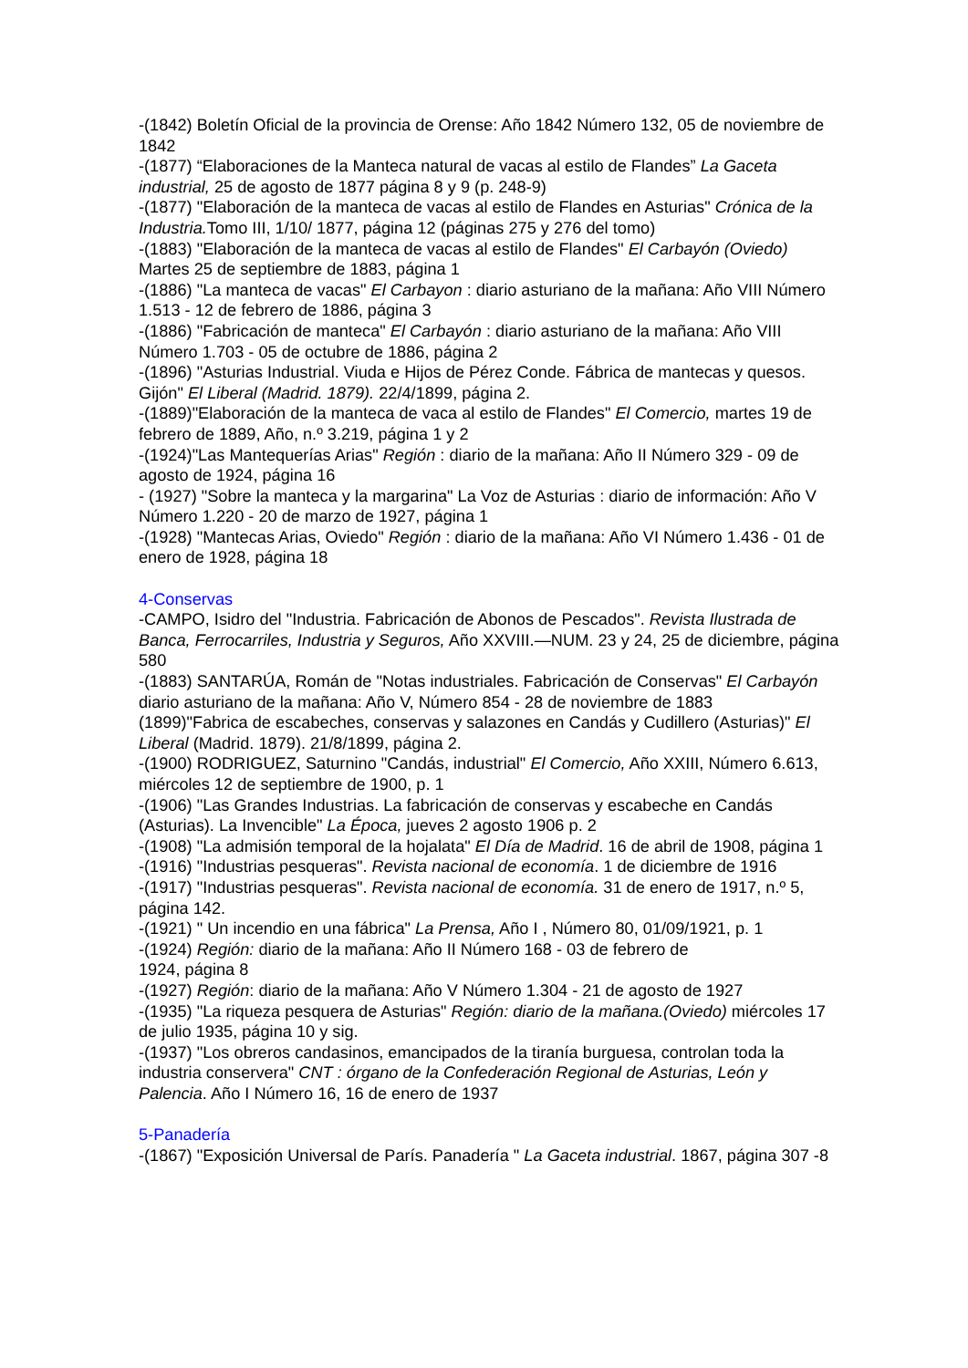-(1842) Boletín Oficial de la provincia de Orense: Año 1842 Número 132, 05 de noviembre de 1842
-(1877) “Elaboraciones de la Manteca natural de vacas al estilo de Flandes” La Gaceta industrial, 25 de agosto de 1877 página 8 y 9 (p. 248-9)
-(1877) "Elaboración de la manteca de vacas al estilo de Flandes en Asturias" Crónica de la Industria. Tomo III, 1/10/ 1877, página 12 (páginas 275 y 276 del tomo)
-(1883) "Elaboración de la manteca de vacas al estilo de Flandes" El Carbayón (Oviedo) Martes 25 de septiembre de 1883, página 1
-(1886) "La manteca de vacas" El Carbayon : diario asturiano de la mañana: Año VIII Número 1.513 - 12 de febrero de 1886, página 3
-(1886) "Fabricación de manteca" El Carbayón : diario asturiano de la mañana: Año VIII Número 1.703 - 05 de octubre de 1886, página 2
-(1896) "Asturias Industrial. Viuda e Hijos de Pérez Conde. Fábrica de mantecas y quesos. Gijón" El Liberal (Madrid. 1879). 22/4/1899, página 2.
-(1889)"Elaboración de la manteca de vaca al estilo de Flandes" El Comercio, martes 19 de febrero de 1889, Año, n.º 3.219, página 1 y 2
-(1924)"Las Mantequerías Arias" Región : diario de la mañana: Año II Número 329 - 09 de agosto de 1924, página 16
- (1927) "Sobre la manteca y la margarina" La Voz de Asturias : diario de información: Año V Número 1.220 - 20 de marzo de 1927, página 1
-(1928) "Mantecas Arias, Oviedo" Región : diario de la mañana: Año VI Número 1.436 - 01 de enero de 1928, página 18
4-Conservas
-CAMPO, Isidro del "Industria. Fabricación de Abonos de Pescados". Revista Ilustrada de Banca, Ferrocarriles, Industria y Seguros, Año XXVIII.—NUM. 23 y 24, 25 de diciembre, página 580
-(1883) SANTARÚA, Román de "Notas industriales. Fabricación de Conservas" El Carbayón diario asturiano de la mañana: Año V, Número 854 - 28 de noviembre de 1883
(1899)"Fabrica de escabeches, conservas y salazones en Candás y Cudillero (Asturias)" El Liberal (Madrid. 1879). 21/8/1899, página 2.
-(1900) RODRIGUEZ, Saturnino "Candás, industrial" El Comercio, Año XXIII, Número 6.613, miércoles 12 de septiembre de 1900, p. 1
-(1906) "Las Grandes Industrias. La fabricación de conservas y escabeche en Candás (Asturias). La Invencible" La Época, jueves 2 agosto 1906 p. 2
-(1908) "La admisión temporal de la hojalata" El Día de Madrid. 16 de abril de 1908, página 1
-(1916) "Industrias pesqueras". Revista nacional de economía. 1 de diciembre de 1916
-(1917) "Industrias pesqueras". Revista nacional de economía. 31 de enero de 1917, n.º 5, página 142.
-(1921) " Un incendio en una fábrica" La Prensa, Año I , Número 80, 01/09/1921, p. 1
-(1924) Región: diario de la mañana: Año II Número 168 - 03 de febrero de
1924, página 8
-(1927) Región: diario de la mañana: Año V Número 1.304 - 21 de agosto de 1927
-(1935) "La riqueza pesquera de Asturias" Región: diario de la mañana.(Oviedo) miércoles 17 de julio 1935, página 10 y sig.
-(1937) "Los obreros candasinos, emancipados de la tiranía burguesa, controlan toda la industria conservera" CNT : órgano de la Confederación Regional de Asturias, León y Palencia. Año I Número 16, 16 de enero de 1937
5-Panadería
-(1867) "Exposición Universal de París. Panadería " La Gaceta industrial. 1867, página 307 -8